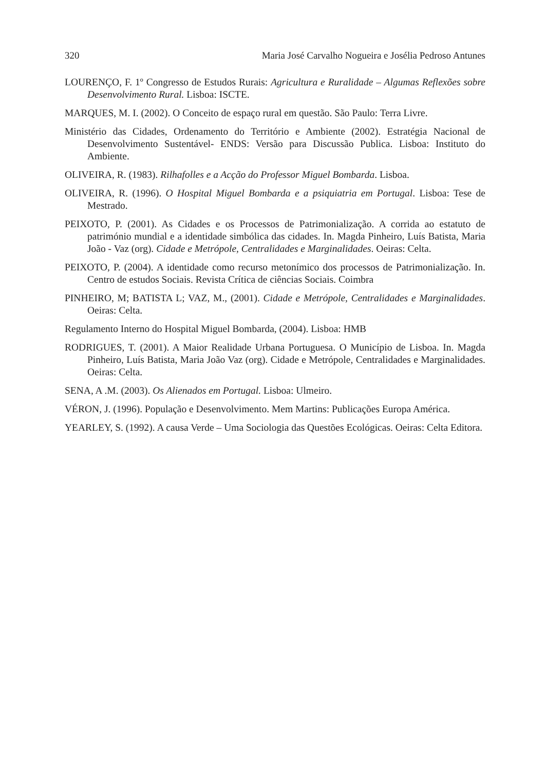320 Maria José Carvalho Nogueira e Josélia Pedroso Antunes
LOURENÇO, F. 1º Congresso de Estudos Rurais: Agricultura e Ruralidade – Algumas Reflexões sobre Desenvolvimento Rural. Lisboa: ISCTE.
MARQUES, M. I. (2002). O Conceito de espaço rural em questão. São Paulo: Terra Livre.
Ministério das Cidades, Ordenamento do Território e Ambiente (2002). Estratégia Nacional de Desenvolvimento Sustentável- ENDS: Versão para Discussão Publica. Lisboa: Instituto do Ambiente.
OLIVEIRA, R. (1983). Rilhafolles e a Acção do Professor Miguel Bombarda. Lisboa.
OLIVEIRA, R. (1996). O Hospital Miguel Bombarda e a psiquiatria em Portugal. Lisboa: Tese de Mestrado.
PEIXOTO, P. (2001). As Cidades e os Processos de Patrimonialização. A corrida ao estatuto de património mundial e a identidade simbólica das cidades. In. Magda Pinheiro, Luís Batista, Maria João - Vaz (org). Cidade e Metrópole, Centralidades e Marginalidades. Oeiras: Celta.
PEIXOTO, P. (2004). A identidade como recurso metonímico dos processos de Patrimonialização. In. Centro de estudos Sociais. Revista Crítica de ciências Sociais. Coimbra
PINHEIRO, M; BATISTA L; VAZ, M., (2001). Cidade e Metrópole, Centralidades e Marginalidades. Oeiras: Celta.
Regulamento Interno do Hospital Miguel Bombarda, (2004). Lisboa: HMB
RODRIGUES, T. (2001). A Maior Realidade Urbana Portuguesa. O Município de Lisboa. In. Magda Pinheiro, Luís Batista, Maria João Vaz (org). Cidade e Metrópole, Centralidades e Marginalidades. Oeiras: Celta.
SENA, A .M. (2003). Os Alienados em Portugal. Lisboa: Ulmeiro.
VÉRON, J. (1996). População e Desenvolvimento. Mem Martins: Publicações Europa América.
YEARLEY, S. (1992). A causa Verde – Uma Sociologia das Questões Ecológicas. Oeiras: Celta Editora.